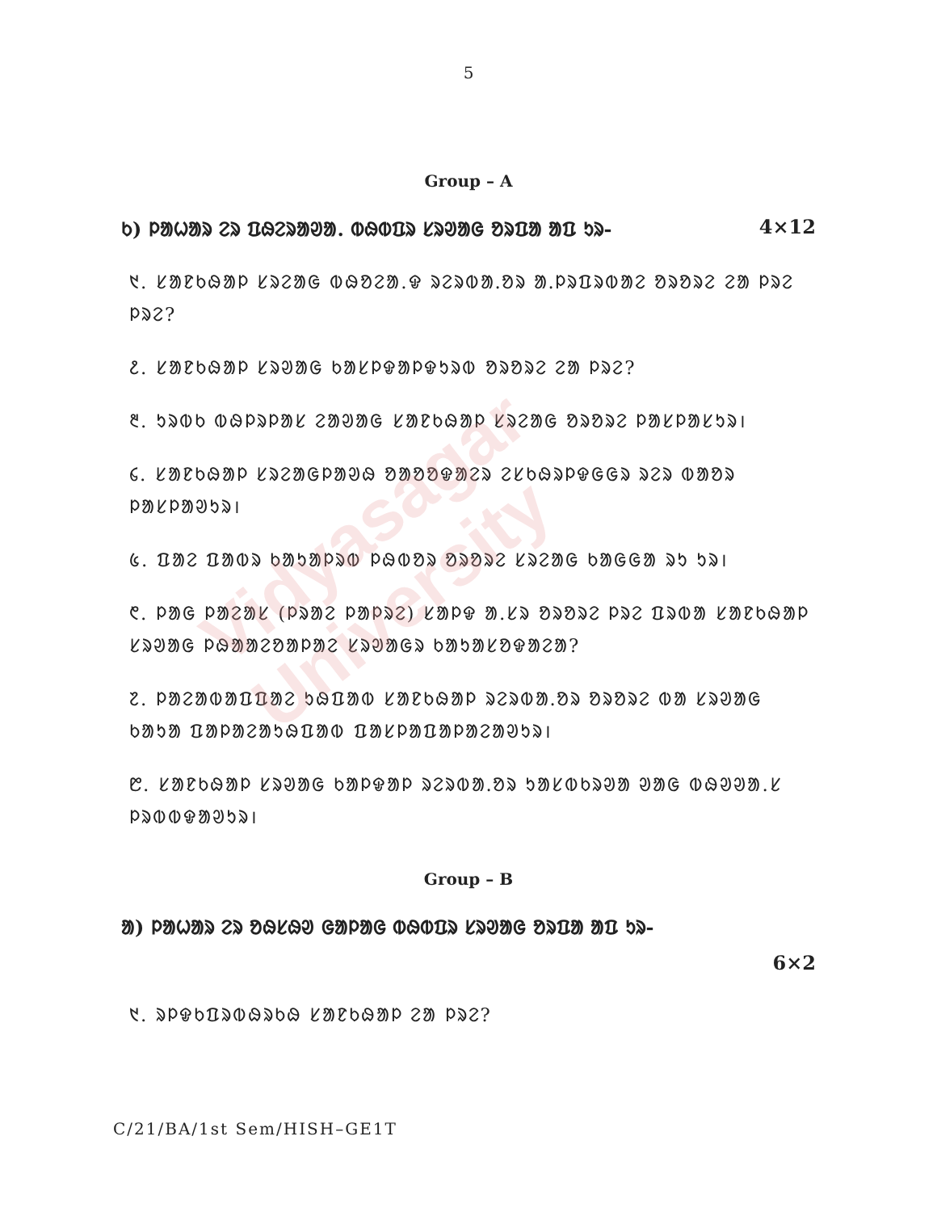Vidyasagar University
5
Group – A
ᱠ) ᱞᱟᱦᱟᱨ ᱮᱨ ᱯᱷᱮᱨᱟᱣᱟ. ᱵᱷᱵᱯᱨ ᱥᱨᱣᱟᱜ ᱚᱨᱯᱟ ᱟᱯ ᱩᱨ- 4×12
᱑. ᱥᱟᱱᱠᱷᱟᱞ ᱥᱨᱮᱟᱜ ᱵᱷᱚᱮᱟ.ᱫ ᱨᱮᱨᱵᱟᱹᱚᱨ ᱟᱹᱞᱨᱯᱨᱵᱟᱮ ᱚᱨᱚᱨᱮ ᱮᱟ ᱞᱨᱮ ᱞᱨᱮ?
᱒. ᱥᱟᱱᱠᱷᱟᱞ ᱥᱨᱣᱟᱜ ᱠᱟᱥᱞᱫᱟᱞᱫᱩᱨᱵ ᱚᱨᱚᱨᱮ ᱮᱟ ᱞᱨᱮ?
᱓. ᱩᱨᱵᱠ ᱵᱷᱞᱨᱞᱟᱥ ᱮᱟᱣᱟᱜ ᱥᱟᱱᱠᱷᱟᱞ ᱥᱨᱮᱟᱜ ᱚᱨᱚᱨᱮ ᱞᱟᱥᱞᱟᱥᱩᱨ।
᱔. ᱥᱟᱱᱠᱷᱟᱞ ᱥᱨᱮᱟᱜᱞᱟᱣᱷ ᱚᱟᱚᱚᱫᱟᱮᱨ ᱮᱥᱠᱷᱨᱞᱫᱜᱜᱨ ᱨᱮᱨ ᱵᱟᱚᱨ ᱞᱟᱥᱞᱟᱣᱩᱨ।
᱕. ᱯᱟᱮ ᱯᱟᱵᱨ ᱠᱟᱩᱟᱞᱨᱵ ᱞᱷᱵᱚᱨ ᱚᱨᱚᱨᱮ ᱥᱨᱮᱟᱜ ᱠᱟᱜᱜᱟ ᱨᱩ ᱩᱨ।
᱖. ᱞᱟᱜ ᱞᱟᱮᱟᱥ (ᱞᱨᱟᱮ ᱞᱟᱞᱨᱮ) ᱥᱟᱞᱫ ᱟ.ᱥᱨ ᱚᱨᱚᱨᱮ ᱞᱨᱮ ᱯᱨᱵᱟ ᱥᱟᱱᱠᱷᱟᱞ ᱥᱨᱣᱟᱜ ᱞᱷᱟᱟᱮᱚᱟᱞᱟᱮ ᱥᱨᱣᱟᱜᱨ ᱠᱟᱩᱟᱥᱚᱫᱟᱮᱟ?
᱗. ᱞᱟᱮᱟᱵᱟᱯᱯᱟᱮ ᱩᱷᱯᱟᱵ ᱥᱟᱱᱠᱷᱟᱞ ᱨᱮᱨᱵᱟᱹᱚᱨ ᱚᱨᱚᱨᱮ ᱵᱟ ᱥᱨᱣᱟᱜ ᱠᱟᱩᱟ ᱯᱟᱞᱟᱮᱟᱩᱷᱯᱟᱵ ᱯᱟᱥᱞᱟᱯᱟᱞᱟᱮᱟᱣᱩᱨ।
᱘. ᱥᱟᱱᱠᱷᱟᱞ ᱥᱨᱣᱟᱜ ᱠᱟᱞᱫᱟᱞ ᱨᱮᱨᱵᱟᱹᱚᱨ ᱩᱟᱥᱵᱠᱨᱣᱟ ᱣᱟᱜ ᱵᱷᱣᱣᱟ.ᱥ ᱞᱨᱵᱵᱫᱟᱣᱩᱨ।
Group – B
ᱟ) ᱞᱟᱦᱟᱨ ᱮᱨ ᱚᱷᱥᱷᱣ ᱜᱟᱞᱟᱜ ᱵᱷᱵᱯᱨ ᱥᱨᱣᱟᱜ ᱚᱨᱯᱟ ᱟᱯ ᱩᱨ-
6×2
᱑. ᱨᱞᱫᱠᱯᱨᱵᱷᱨᱠᱷ ᱥᱟᱱᱠᱷᱟᱞ ᱮᱟ ᱞᱨᱮ?
C/21/BA/1st Sem/HISH–GE1T